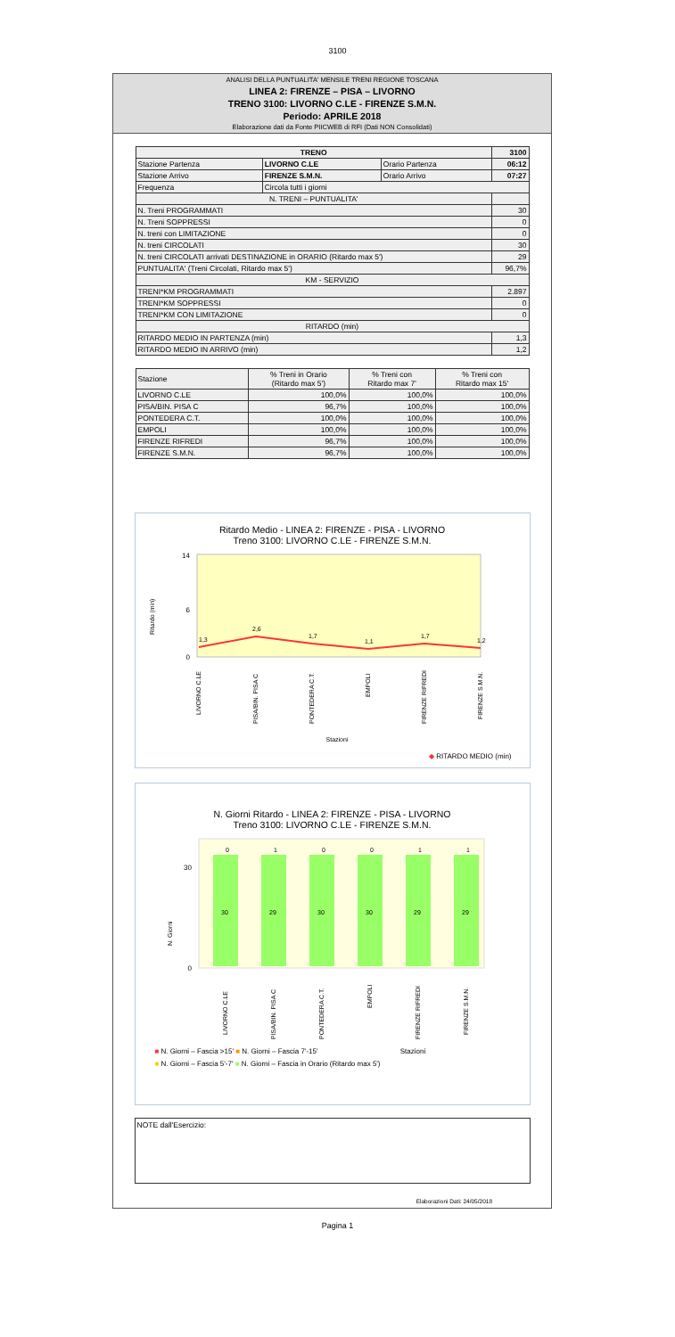3100
ANALISI DELLA PUNTUALITA' MENSILE TRENI REGIONE TOSCANA
LINEA 2: FIRENZE – PISA – LIVORNO
TRENO 3100: LIVORNO C.LE - FIRENZE S.M.N.
Periodo: APRILE 2018
Elaborazione dati da Fonte PIICWEB di RFI (Dati NON Consolidati)
| TRENO | | | 3100 |
| --- | --- | --- | --- |
| Stazione Partenza | LIVORNO C.LE | Orario Partenza | 06:12 |
| Stazione Arrivo | FIRENZE S.M.N. | Orario Arrivo | 07:27 |
| Frequenza | Circola tutti i giorni | | |
| N. TRENI – PUNTUALITA' | | | |
| N. Treni PROGRAMMATI | | | 30 |
| N. Treni SOPPRESSI | | | 0 |
| N. treni con LIMITAZIONE | | | 0 |
| N. treni CIRCOLATI | | | 30 |
| N. treni CIRCOLATI arrivati DESTINAZIONE in ORARIO (Ritardo max 5') | | | 29 |
| PUNTUALITA' (Treni Circolati, Ritardo max 5') | | | 96,7% |
| KM - SERVIZIO | | | |
| TRENI*KM PROGRAMMATI | | | 2.897 |
| TRENI*KM SOPPRESSI | | | 0 |
| TRENI*KM CON LIMITAZIONE | | | 0 |
| RITARDO (min) | | | |
| RITARDO MEDIO IN PARTENZA (min) | | | 1,3 |
| RITARDO MEDIO IN ARRIVO (min) | | | 1,2 |
| Stazione | % Treni in Orario (Ritardo max 5') | % Treni con Ritardo max 7' | % Treni con Ritardo max 15' |
| --- | --- | --- | --- |
| LIVORNO C.LE | 100,0% | 100,0% | 100,0% |
| PISA/BIN. PISA C | 96,7% | 100,0% | 100,0% |
| PONTEDERA C.T. | 100,0% | 100,0% | 100,0% |
| EMPOLI | 100,0% | 100,0% | 100,0% |
| FIRENZE RIFREDI | 96,7% | 100,0% | 100,0% |
| FIRENZE S.M.N. | 96,7% | 100,0% | 100,0% |
Ritardo Medio - LINEA 2: FIRENZE - PISA - LIVORNO
Treno 3100: LIVORNO C.LE - FIRENZE S.M.N.
14
0
6
1,3
2,6
1,7
1,1
1,7
1,2
Ritardo (min)
LIVORNO C.LE
PISA/BIN. PISA C
PONTEDERA C.T.
EMPOLI
FIRENZE RIFREDI
FIRENZE S.M.N.
Stazioni
◆ RITARDO MEDIO (min)
N. Giorni Ritardo - LINEA 2: FIRENZE - PISA - LIVORNO
Treno 3100: LIVORNO C.LE - FIRENZE S.M.N.
30
0
0
30
1
29
0
30
0
30
1
29
1
29
N. Giorni
LIVORNO C.LE
PISA/BIN. PISA C
PONTEDERA C.T.
EMPOLI
FIRENZE RIFREDI
FIRENZE S.M.N.
■ N. Giorni – Fascia >15' ■ N. Giorni – Fascia 7'-15' Stazioni
■ N. Giorni – Fascia 5'-7' ■ N. Giorni – Fascia in Orario (Ritardo max 5')
NOTE dall'Esercizio:
Elaborazioni Dati: 24/05/2018
Pagina 1